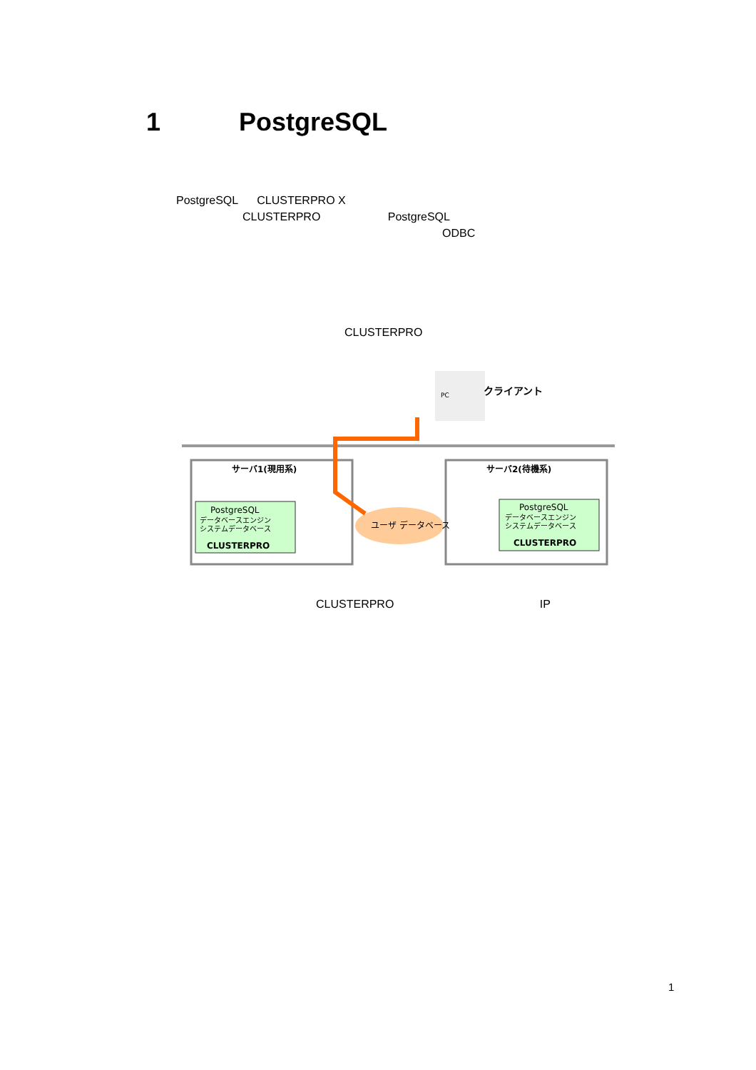1 PostgreSQL
PostgreSQL CLUSTERPRO X
CLUSTERPRO PostgreSQL
ODBC
CLUSTERPRO
PC
クライアント
サーバ1(現用系)
PostgreSQL
データベースエンジン
システムデータベース
CLUSTERPRO
サーバ2(待機系)
PostgreSQL
データベースエンジン
システムデータベース
CLUSTERPRO
ユーザ データベース
CLUSTERPRO IP
1